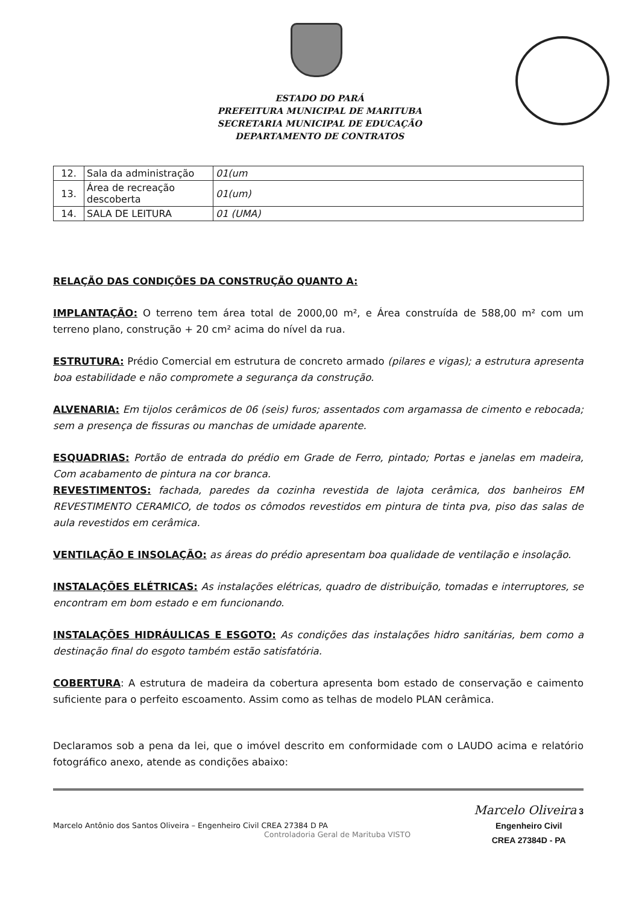ESTADO DO PARÁ
PREFEITURA MUNICIPAL DE MARITUBA
SECRETARIA MUNICIPAL DE EDUCAÇÃO
DEPARTAMENTO DE CONTRATOS
| 12. | Sala da administração | 01(um |
| 13. | Área de recreação descoberta | 01(um) |
| 14. | SALA DE LEITURA | 01 (UMA) |
RELAÇÃO DAS CONDIÇÕES DA CONSTRUÇÃO QUANTO A:
IMPLANTAÇÃO: O terreno tem área total de 2000,00 m², e Área construída de 588,00 m² com um terreno plano, construção + 20 cm² acima do nível da rua.
ESTRUTURA: Prédio Comercial em estrutura de concreto armado (pilares e vigas); a estrutura apresenta boa estabilidade e não compromete a segurança da construção.
ALVENARIA: Em tijolos cerâmicos de 06 (seis) furos; assentados com argamassa de cimento e rebocada; sem a presença de fissuras ou manchas de umidade aparente.
ESQUADRIAS: Portão de entrada do prédio em Grade de Ferro, pintado; Portas e janelas em madeira, Com acabamento de pintura na cor branca.
REVESTIMENTOS: fachada, paredes da cozinha revestida de lajota cerâmica, dos banheiros EM REVESTIMENTO CERAMICO, de todos os cômodos revestidos em pintura de tinta pva, piso das salas de aula revestidos em cerâmica.
VENTILAÇÃO E INSOLAÇÃO: as áreas do prédio apresentam boa qualidade de ventilação e insolação.
INSTALAÇÕES ELÉTRICAS: As instalações elétricas, quadro de distribuição, tomadas e interruptores, se encontram em bom estado e em funcionando.
INSTALAÇÕES HIDRÁULICAS E ESGOTO: As condições das instalações hidro sanitárias, bem como a destinação final do esgoto também estão satisfatória.
COBERTURA: A estrutura de madeira da cobertura apresenta bom estado de conservação e caimento suficiente para o perfeito escoamento. Assim como as telhas de modelo PLAN cerâmica.
Declaramos sob a pena da lei, que o imóvel descrito em conformidade com o LAUDO acima e relatório fotográfico anexo, atende as condições abaixo:
Marcelo Antônio dos Santos Oliveira – Engenheiro Civil CREA 27384 D PA
Controladoria Geral de Marituba VISTO
Marcelo Oliveira 3
Engenheiro Civil
CREA 27384D - PA